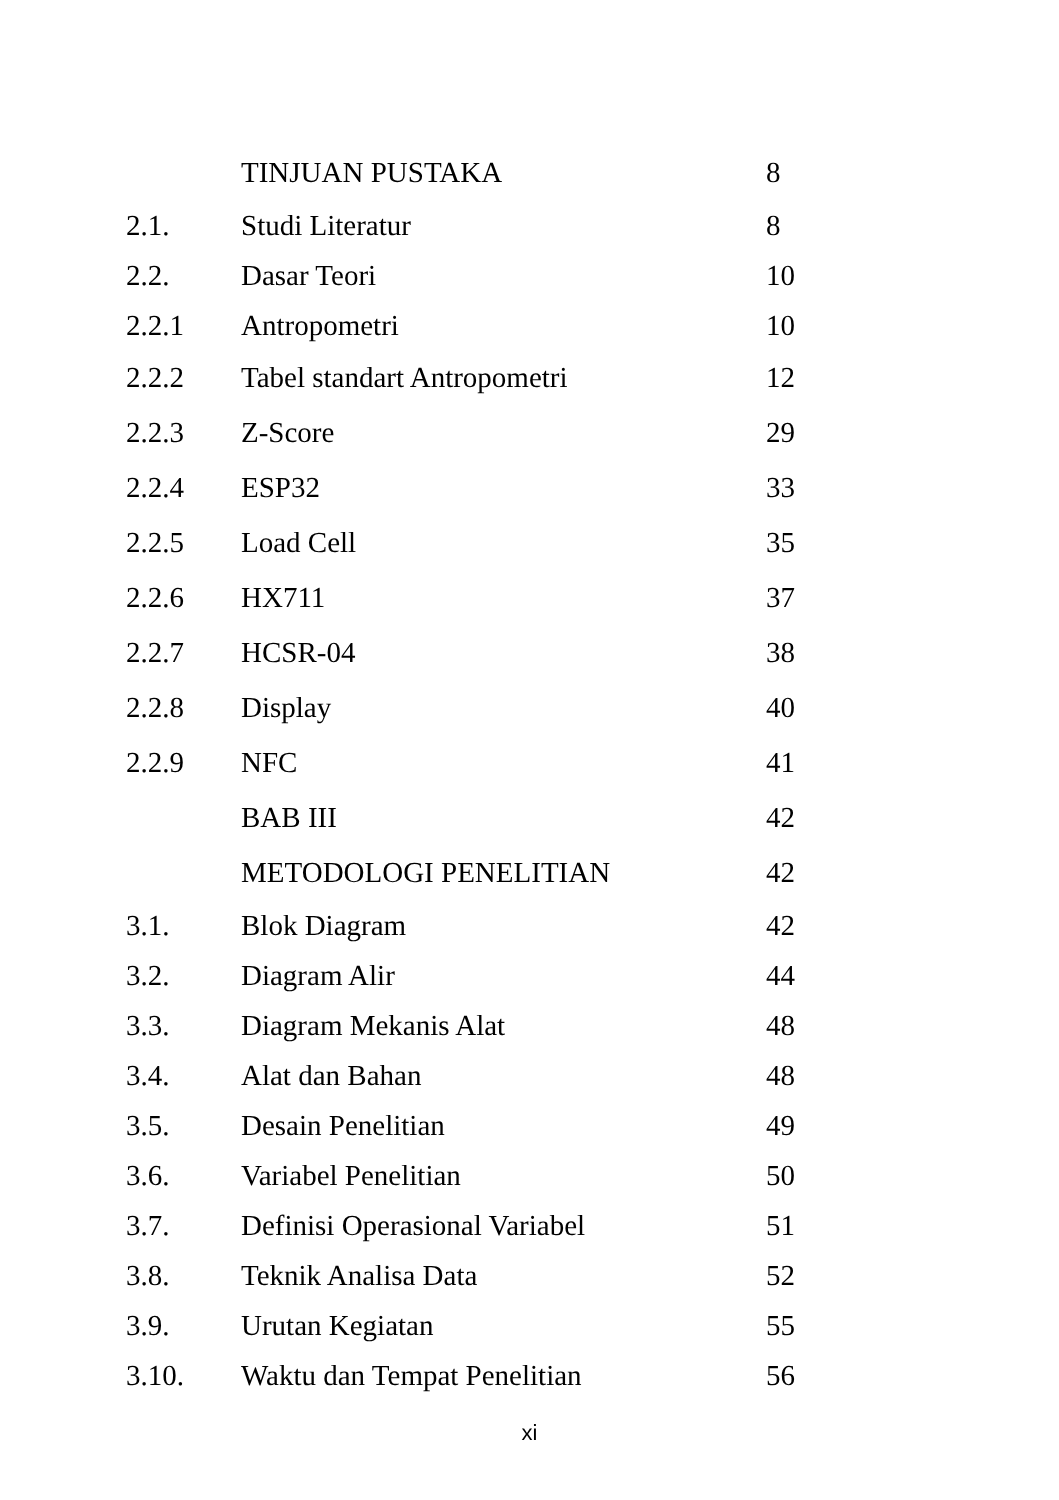| | TINJUAN PUSTAKA | 8 |
| 2.1. | Studi Literatur | 8 |
| 2.2. | Dasar Teori | 10 |
| 2.2.1 | Antropometri | 10 |
| 2.2.2 | Tabel standart Antropometri | 12 |
| 2.2.3 | Z-Score | 29 |
| 2.2.4 | ESP32 | 33 |
| 2.2.5 | Load Cell | 35 |
| 2.2.6 | HX711 | 37 |
| 2.2.7 | HCSR-04 | 38 |
| 2.2.8 | Display | 40 |
| 2.2.9 | NFC | 41 |
| | BAB III | 42 |
| | METODOLOGI PENELITIAN | 42 |
| 3.1. | Blok Diagram | 42 |
| 3.2. | Diagram Alir | 44 |
| 3.3. | Diagram Mekanis Alat | 48 |
| 3.4. | Alat dan Bahan | 48 |
| 3.5. | Desain Penelitian | 49 |
| 3.6. | Variabel Penelitian | 50 |
| 3.7. | Definisi Operasional Variabel | 51 |
| 3.8. | Teknik Analisa Data | 52 |
| 3.9. | Urutan Kegiatan | 55 |
| 3.10. | Waktu dan Tempat Penelitian | 56 |
xi